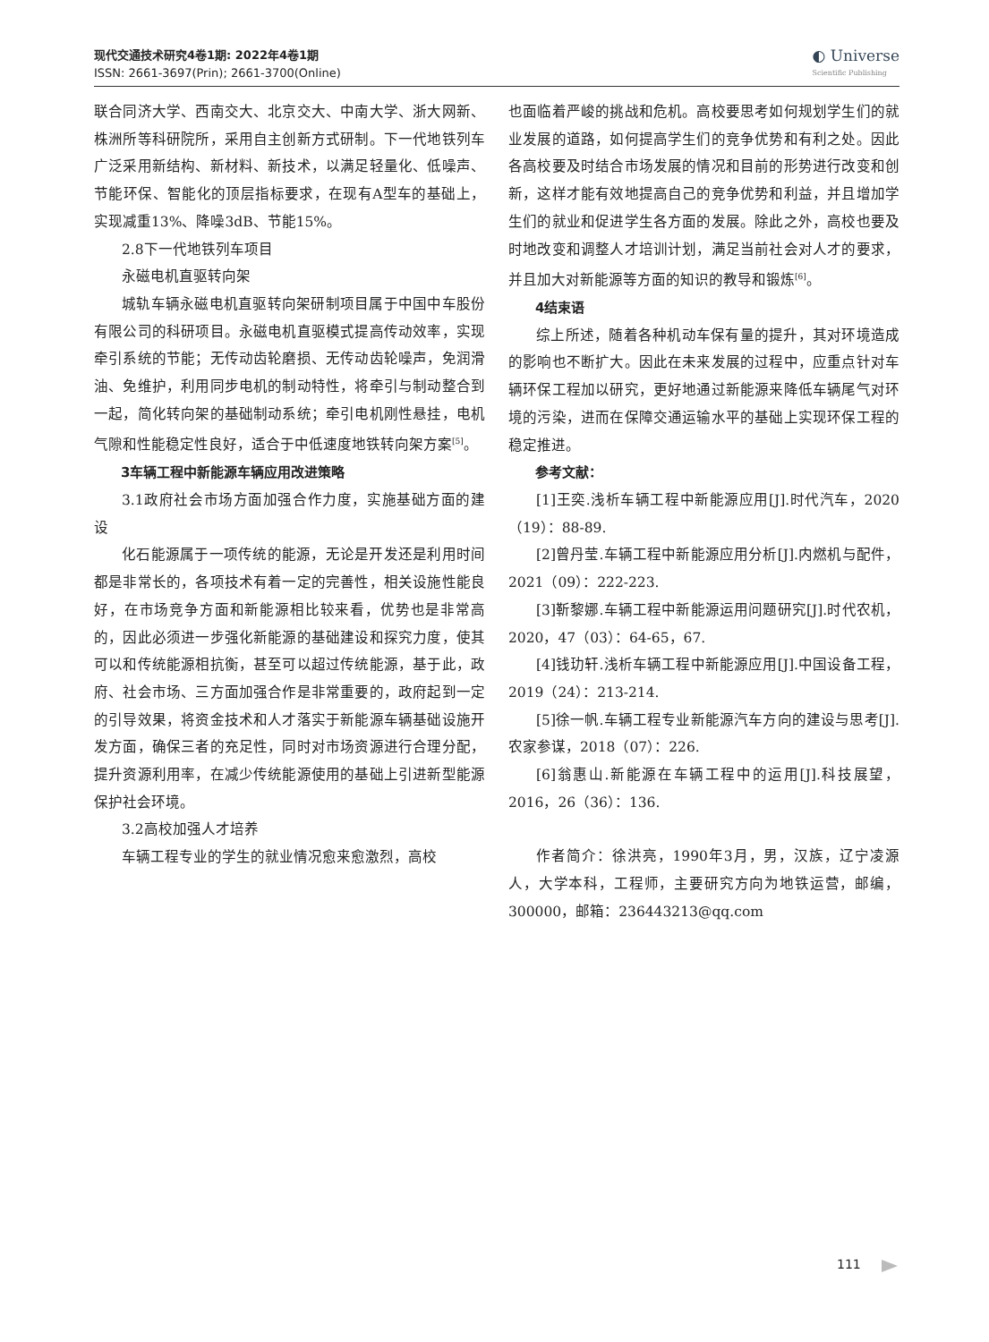现代交通技术研究4卷1期: 2022年4卷1期
ISSN: 2661-3697(Prin); 2661-3700(Online)
◐ Universe
Scientific Publishing
联合同济大学、西南交大、北京交大、中南大学、浙大网新、株洲所等科研院所，采用自主创新方式研制。下一代地铁列车广泛采用新结构、新材料、新技术，以满足轻量化、低噪声、节能环保、智能化的顶层指标要求，在现有A型车的基础上，实现减重13%、降噪3dB、节能15%。
2.8下一代地铁列车项目
永磁电机直驱转向架
城轨车辆永磁电机直驱转向架研制项目属于中国中车股份有限公司的科研项目。永磁电机直驱模式提高传动效率，实现牵引系统的节能；无传动齿轮磨损、无传动齿轮噪声，免润滑油、免维护，利用同步电机的制动特性，将牵引与制动整合到一起，简化转向架的基础制动系统；牵引电机刚性悬挂，电机气隙和性能稳定性良好，适合于中低速度地铁转向架方案<sup>[5]</sup>。
3车辆工程中新能源车辆应用改进策略
3.1政府社会市场方面加强合作力度，实施基础方面的建设
化石能源属于一项传统的能源，无论是开发还是利用时间都是非常长的，各项技术有着一定的完善性，相关设施性能良好，在市场竞争方面和新能源相比较来看，优势也是非常高的，因此必须进一步强化新能源的基础建设和探究力度，使其可以和传统能源相抗衡，甚至可以超过传统能源，基于此，政府、社会市场、三方面加强合作是非常重要的，政府起到一定的引导效果，将资金技术和人才落实于新能源车辆基础设施开发方面，确保三者的充足性，同时对市场资源进行合理分配，提升资源利用率，在减少传统能源使用的基础上引进新型能源保护社会环境。
3.2高校加强人才培养
车辆工程专业的学生的就业情况愈来愈激烈，高校
也面临着严峻的挑战和危机。高校要思考如何规划学生们的就业发展的道路，如何提高学生们的竞争优势和有利之处。因此各高校要及时结合市场发展的情况和目前的形势进行改变和创新，这样才能有效地提高自己的竞争优势和利益，并且增加学生们的就业和促进学生各方面的发展。除此之外，高校也要及时地改变和调整人才培训计划，满足当前社会对人才的要求，并且加大对新能源等方面的知识的教导和锻炼<sup>[6]</sup>。
4结束语
综上所述，随着各种机动车保有量的提升，其对环境造成的影响也不断扩大。因此在未来发展的过程中，应重点针对车辆环保工程加以研究，更好地通过新能源来降低车辆尾气对环境的污染，进而在保障交通运输水平的基础上实现环保工程的稳定推进。
参考文献：
[1]王奕.浅析车辆工程中新能源应用[J].时代汽车，2020（19）：88-89.
[2]曾丹莹.车辆工程中新能源应用分析[J].内燃机与配件，2021（09）：222-223.
[3]靳黎娜.车辆工程中新能源运用问题研究[J].时代农机，2020，47（03）：64-65，67.
[4]钱玏轩.浅析车辆工程中新能源应用[J].中国设备工程，2019（24）：213-214.
[5]徐一帆.车辆工程专业新能源汽车方向的建设与思考[J].农家参谋，2018（07）：226.
[6]翁惠山.新能源在车辆工程中的运用[J].科技展望，2016，26（36）：136.
作者简介：徐洪亮，1990年3月，男，汉族，辽宁凌源人，大学本科，工程师，主要研究方向为地铁运营，邮编，300000，邮箱：236443213@qq.com
111